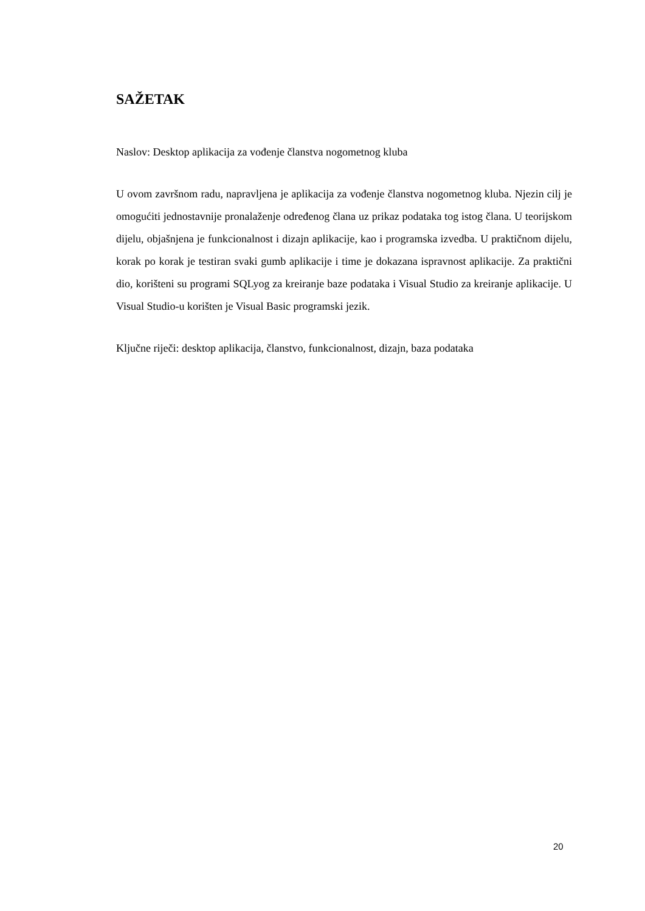SAŽETAK
Naslov: Desktop aplikacija za vođenje članstva nogometnog kluba
U ovom završnom radu, napravljena je aplikacija za vođenje članstva nogometnog kluba. Njezin cilj je omogućiti jednostavnije pronalaženje određenog člana uz prikaz podataka tog istog člana. U teorijskom dijelu, objašnjena je funkcionalnost i dizajn aplikacije, kao i programska izvedba. U praktičnom dijelu, korak po korak je testiran svaki gumb aplikacije i time je dokazana ispravnost aplikacije. Za praktični dio, korišteni su programi SQLyog za kreiranje baze podataka i Visual Studio za kreiranje aplikacije. U Visual Studio-u korišten je Visual Basic programski jezik.
Ključne riječi: desktop aplikacija, članstvo, funkcionalnost, dizajn, baza podataka
20